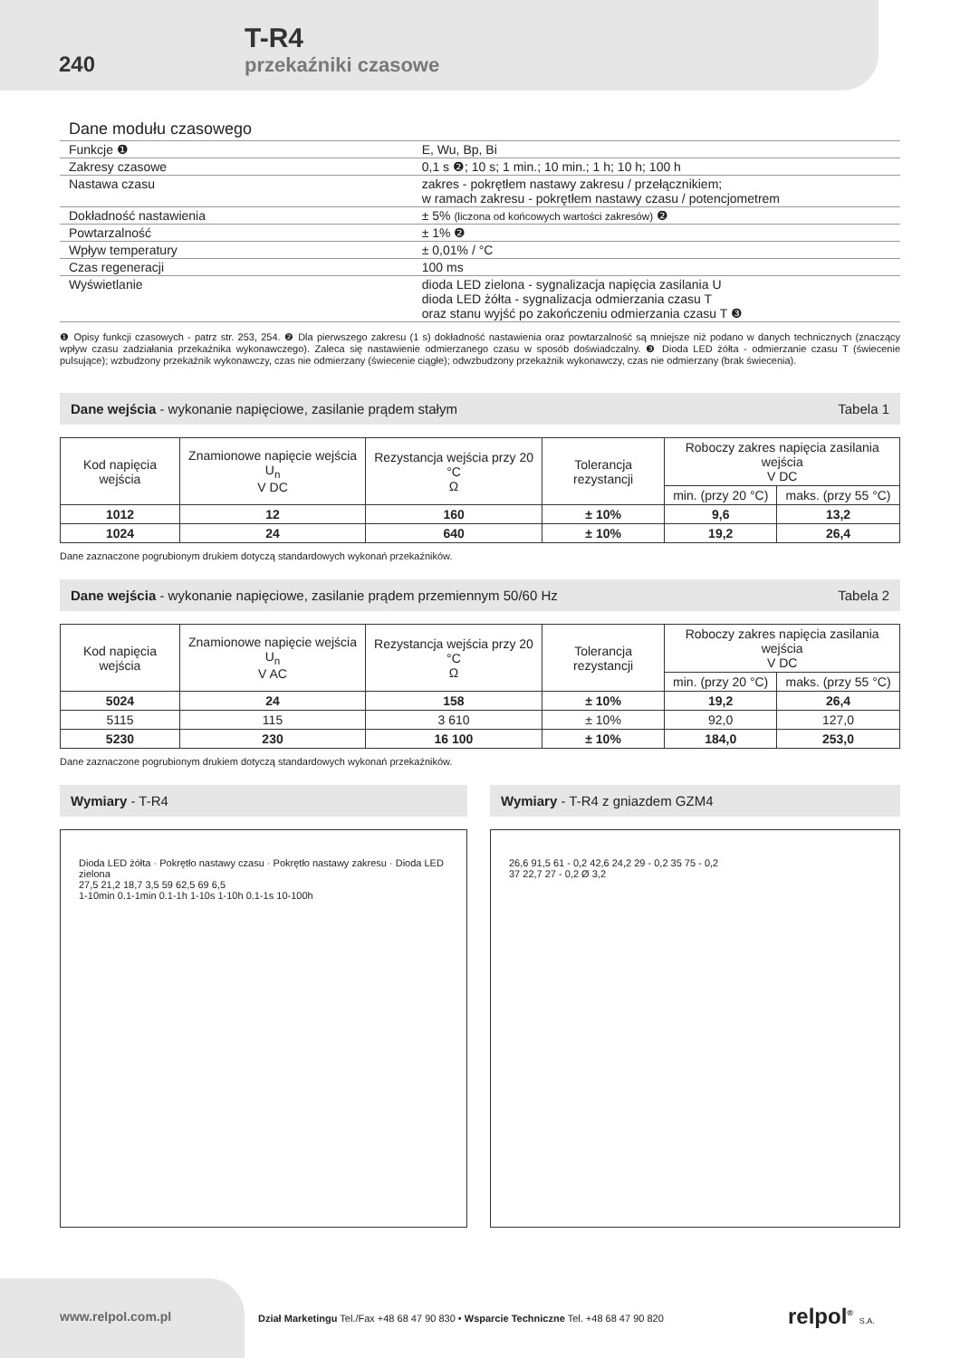240
T-R4
przekaźniki czasowe
Dane modułu czasowego
| Funkcje ❶ | E, Wu, Bp, Bi |
| Zakresy czasowe | 0,1 s ❷; 10 s; 1 min.; 10 min.; 1 h; 10 h; 100 h |
| Nastawa czasu | zakres - pokrętłem nastawy zakresu / przełącznikiem; w ramach zakresu - pokrętłem nastawy czasu / potencjometrem |
| Dokładność nastawienia | ± 5% (liczona od końcowych wartości zakresów) ❷ |
| Powtarzalność | ± 1% ❷ |
| Wpływ temperatury | ± 0,01% / °C |
| Czas regeneracji | 100 ms |
| Wyświetlanie | dioda LED zielona - sygnalizacja napięcia zasilania U dioda LED żółta - sygnalizacja odmierzania czasu T oraz stanu wyjść po zakończeniu odmierzania czasu T ❸ |
❶ Opisy funkcji czasowych - patrz str. 253, 254. ❷ Dla pierwszego zakresu (1 s) dokładność nastawienia oraz powtarzalność są mniejsze niż podano w danych technicznych (znaczący wpływ czasu zadziałania przekaźnika wykonawczego). Zaleca się nastawienie odmierzanego czasu w sposób doświadczalny. ❸ Dioda LED żółta - odmierzanie czasu T (świecenie pulsujące); wzbudzony przekaźnik wykonawczy, czas nie odmierzany (świecenie ciągłe); odwzbudzony przekaźnik wykonawczy, czas nie odmierzany (brak świecenia).
Dane wejścia - wykonanie napięciowe, zasilanie prądem stałym Tabela 1
| Kod napięcia wejścia | Znamionowe napięcie wejścia U<sub>n</sub> V DC | Rezystancja wejścia przy 20 °C Ω | Tolerancja rezystancji | Roboczy zakres napięcia zasilania wejścia V DC | |
| --- | --- | --- | --- | --- | --- |
| | | | | min. (przy 20 °C) | maks. (przy 55 °C) |
| 1012 | 12 | 160 | ± 10% | 9,6 | 13,2 |
| 1024 | 24 | 640 | ± 10% | 19,2 | 26,4 |
Dane zaznaczone pogrubionym drukiem dotyczą standardowych wykonań przekaźników.
Dane wejścia - wykonanie napięciowe, zasilanie prądem przemiennym 50/60 Hz Tabela 2
| Kod napięcia wejścia | Znamionowe napięcie wejścia U<sub>n</sub> V AC | Rezystancja wejścia przy 20 °C Ω | Tolerancja rezystancji | Roboczy zakres napięcia zasilania wejścia V DC | |
| --- | --- | --- | --- | --- | --- |
| | | | | min. (przy 20 °C) | maks. (przy 55 °C) |
| 5024 | 24 | 158 | ± 10% | 19,2 | 26,4 |
| 5115 | 115 | 3 610 | ± 10% | 92,0 | 127,0 |
| 5230 | 230 | 16 100 | ± 10% | 184,0 | 253,0 |
Dane zaznaczone pogrubionym drukiem dotyczą standardowych wykonań przekaźników.
Wymiary - T-R4
Dioda LED żółta · Pokrętło nastawy czasu · Pokrętło nastawy zakresu · Dioda LED zielona
27,5 21,2 18,7 3,5 59 62,5 69 6,5
1-10min 0.1-1min 0.1-1h 1-10s 1-10h 0.1-1s 10-100h
Wymiary - T-R4 z gniazdem GZM4
26,6 91,5 61 - 0,2 42,6 24,2 29 - 0,2 35 75 - 0,2
37 22,7 27 - 0,2 Ø 3,2
www.relpol.com.pl
Dział Marketingu Tel./Fax +48 68 47 90 830 • Wsparcie Techniczne Tel. +48 68 47 90 820
relpol<sup>®</sup> S.A.